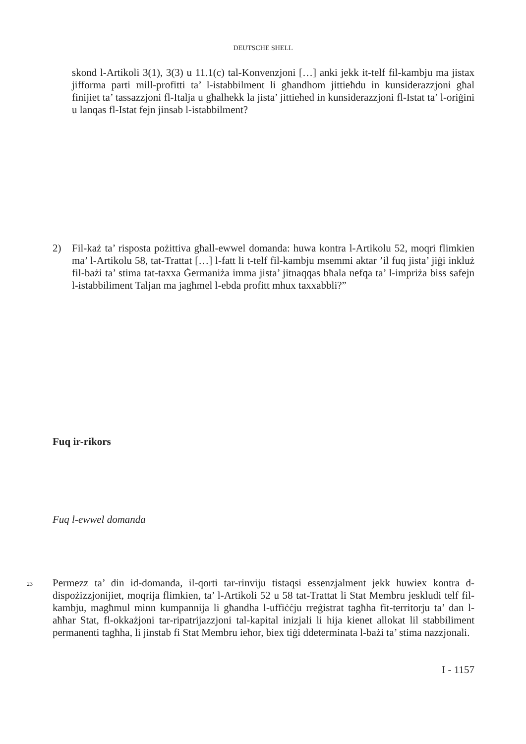DEUTSCHE SHELL
skond l-Artikoli 3(1), 3(3) u 11.1(c) tal-Konvenzjoni […] anki jekk it-telf fil-kambju ma jistax jifforma parti mill-profitti ta’ l-istabbilment li għandhom jittieħdu in kunsiderazzjoni għal finijiet ta’ tassazzjoni fl-Italja u għalhekk la jista’ jittieħed in kunsiderazzjoni fl-Istat ta’ l-oriġini u lanqas fl-Istat fejn jinsab l-istabbilment?
2) Fil-każ ta’ risposta pożittiva għall-ewwel domanda: huwa kontra l-Artikolu 52, moqri flimkien ma’ l-Artikolu 58, tat-Trattat […] l-fatt li t-telf fil-kambju msemmi aktar ’il fuq jista’ jiġi inkluż fil-bażi ta’ stima tat-taxxa Ġermaniża imma jista’ jitnaqqas bħala nefqa ta’ l-impriża biss safejn l-istabbiliment Taljan ma jagħmel l-ebda profitt mhux taxxabbli?”
Fuq ir-rikors
Fuq l-ewwel domanda
23
Permezz ta’ din id-domanda, il-qorti tar-rinviju tistaqsi essenzjalment jekk huwiex kontra d-dispożizzjonijiet, moqrija flimkien, ta’ l-Artikoli 52 u 58 tat-Trattat li Stat Membru jeskludi telf fil-kambju, magħmul minn kumpannija li għandha l-uffiċċju rreġistrat tagħha fit-territorju ta’ dan l-aħħar Stat, fl-okkażjoni tar-ripatrijazzjoni tal-kapital inizjali li hija kienet allokat lil stabbiliment permanenti tagħha, li jinstab fi Stat Membru ieħor, biex tiġi ddeterminata l-bażi ta’ stima nazzjonali.
I - 1157